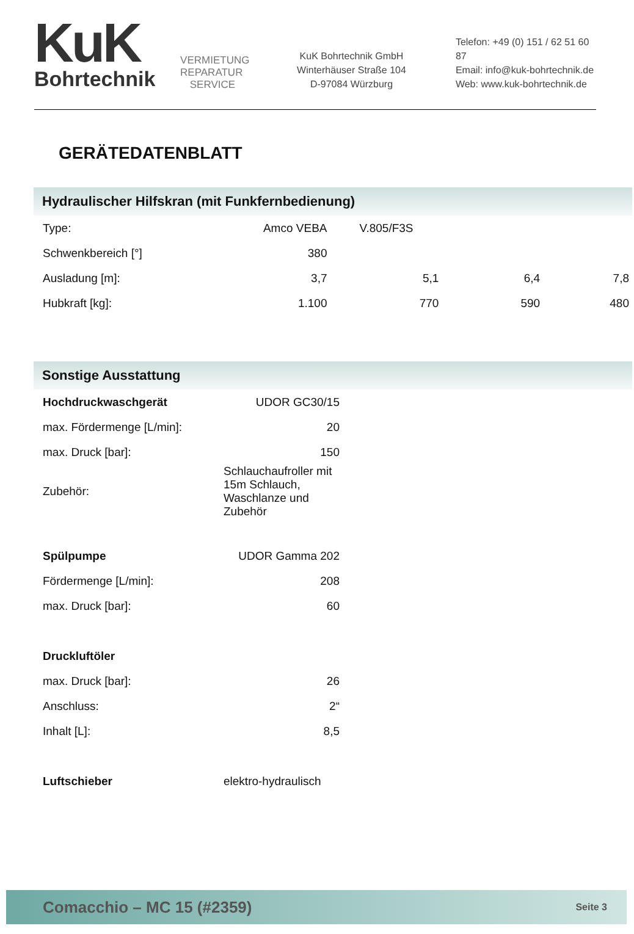KuK
Bohrtechnik
VERMIETUNG REPARATUR SERVICE
KuK Bohrtechnik GmbH
Winterhäuser Straße 104
D-97084 Würzburg
Telefon: +49 (0) 151 / 62 51 60 87
Email: info@kuk-bohrtechnik.de
Web: www.kuk-bohrtechnik.de
GERÄTEDATENBLATT
Hydraulischer Hilfskran (mit Funkfernbedienung)
| Type: | Amco VEBA | V.805/F3S | | |
| Schwenkbereich [°] | 380 | | | |
| Ausladung [m]: | 3,7 | 5,1 | 6,4 | 7,8 |
| Hubkraft [kg]: | 1.100 | 770 | 590 | 480 |
Sonstige Ausstattung
| Hochdruckwaschgerät | UDOR GC30/15 |
| max. Fördermenge [L/min]: | 20 |
| max. Druck [bar]: | 150 |
| Zubehör: | Schlauchaufroller mit 15m Schlauch, Waschlanze und Zubehör |
| Spülpumpe | UDOR Gamma 202 |
| Fördermenge [L/min]: | 208 |
| max. Druck [bar]: | 60 |
| Druckluftöler | |
| max. Druck [bar]: | 26 |
| Anschluss: | 2“ |
| Inhalt [L]: | 8,5 |
| Luftschieber | elektro-hydraulisch |
Comacchio – MC 15 (#2359) Seite 3